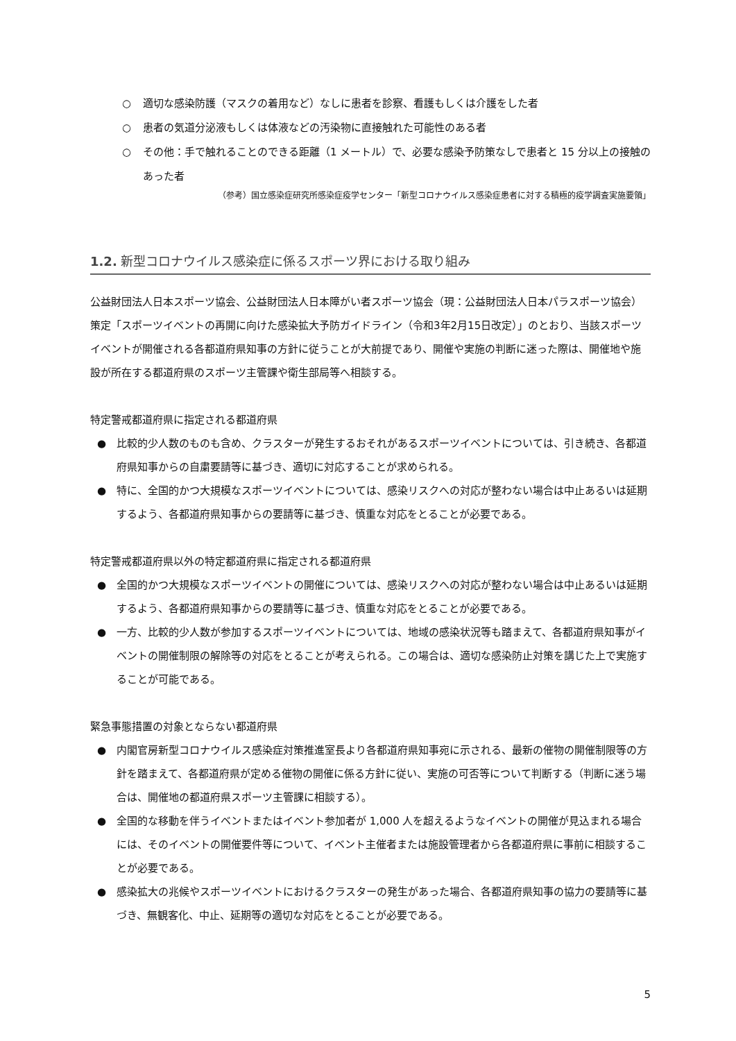○ 適切な感染防護（マスクの着用など）なしに患者を診察、看護もしくは介護をした者
○ 患者の気道分泌液もしくは体液などの汚染物に直接触れた可能性のある者
○ その他：手で触れることのできる距離（1 メートル）で、必要な感染予防策なしで患者と 15 分以上の接触のあった者
（参考）国立感染症研究所感染症疫学センター「新型コロナウイルス感染症患者に対する積極的疫学調査実施要領」
1.2. 新型コロナウイルス感染症に係るスポーツ界における取り組み
公益財団法人日本スポーツ協会、公益財団法人日本障がい者スポーツ協会（現：公益財団法人日本パラスポーツ協会）策定「スポーツイベントの再開に向けた感染拡大予防ガイドライン（令和3年2月15日改定）」のとおり、当該スポーツイベントが開催される各都道府県知事の方針に従うことが大前提であり、開催や実施の判断に迷った際は、開催地や施設が所在する都道府県のスポーツ主管課や衛生部局等へ相談する。
特定警戒都道府県に指定される都道府県
● 比較的少人数のものも含め、クラスターが発生するおそれがあるスポーツイベントについては、引き続き、各都道府県知事からの自粛要請等に基づき、適切に対応することが求められる。
● 特に、全国的かつ大規模なスポーツイベントについては、感染リスクへの対応が整わない場合は中止あるいは延期するよう、各都道府県知事からの要請等に基づき、慎重な対応をとることが必要である。
特定警戒都道府県以外の特定都道府県に指定される都道府県
● 全国的かつ大規模なスポーツイベントの開催については、感染リスクへの対応が整わない場合は中止あるいは延期するよう、各都道府県知事からの要請等に基づき、慎重な対応をとることが必要である。
● 一方、比較的少人数が参加するスポーツイベントについては、地域の感染状況等も踏まえて、各都道府県知事がイベントの開催制限の解除等の対応をとることが考えられる。この場合は、適切な感染防止対策を講じた上で実施することが可能である。
緊急事態措置の対象とならない都道府県
● 内閣官房新型コロナウイルス感染症対策推進室長より各都道府県知事宛に示される、最新の催物の開催制限等の方針を踏まえて、各都道府県が定める催物の開催に係る方針に従い、実施の可否等について判断する（判断に迷う場合は、開催地の都道府県スポーツ主管課に相談する）。
● 全国的な移動を伴うイベントまたはイベント参加者が 1,000 人を超えるようなイベントの開催が見込まれる場合には、そのイベントの開催要件等について、イベント主催者または施設管理者から各都道府県に事前に相談することが必要である。
● 感染拡大の兆候やスポーツイベントにおけるクラスターの発生があった場合、各都道府県知事の協力の要請等に基づき、無観客化、中止、延期等の適切な対応をとることが必要である。
5